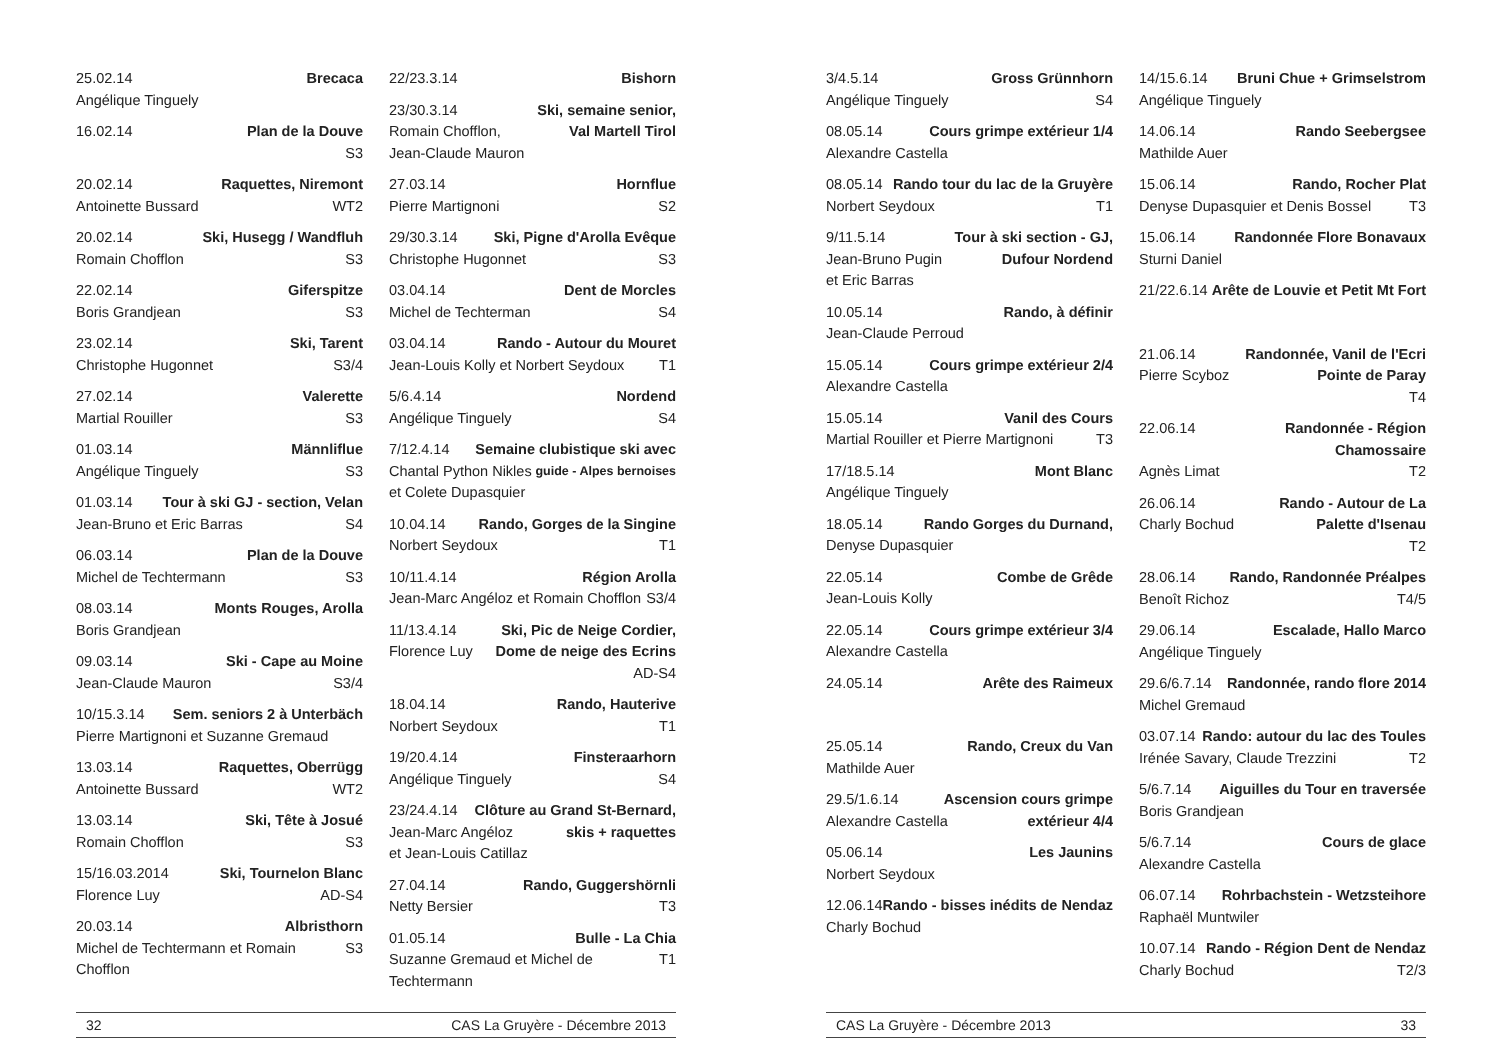25.02.14 Brecaca
Angélique Tinguely
16.02.14 Plan de la Douve
S3
20.02.14 Raquettes, Niremont
Antoinette Bussard WT2
20.02.14 Ski, Husegg / Wandfluh
Romain Chofflon S3
22.02.14 Giferspitze
Boris Grandjean S3
23.02.14 Ski, Tarent
Christophe Hugonnet S3/4
27.02.14 Valerette
Martial Rouiller S3
01.03.14 Männliflue
Angélique Tinguely S3
01.03.14 Tour à ski GJ - section, Velan
Jean-Bruno et Eric Barras S4
06.03.14 Plan de la Douve
Michel de Techtermann S3
08.03.14 Monts Rouges, Arolla
Boris Grandjean
09.03.14 Ski - Cape au Moine
Jean-Claude Mauron S3/4
10/15.3.14 Sem. seniors 2 à Unterbäch
Pierre Martignoni et Suzanne Gremaud
13.03.14 Raquettes, Oberrügg
Antoinette Bussard WT2
13.03.14 Ski, Tête à Josué
Romain Chofflon S3
15/16.03.2014 Ski, Tournelon Blanc
Florence Luy AD-S4
20.03.14 Albristhorn
Michel de Techtermann et Romain Chofflon S3
22/23.3.14 Bishorn
23/30.3.14 Ski, semaine senior,
Romain Chofflon, Val Martell Tirol
Jean-Claude Mauron
27.03.14 Hornflue
Pierre Martignoni S2
29/30.3.14 Ski, Pigne d'Arolla Evêque
Christophe Hugonnet S3
03.04.14 Dent de Morcles
Michel de Techterman S4
03.04.14 Rando - Autour du Mouret
Jean-Louis Kolly et Norbert Seydoux T1
5/6.4.14 Nordend
Angélique Tinguely S4
7/12.4.14 Semaine clubistique ski avec
Chantal Python Nikles guide - Alpes bernoises
et Colete Dupasquier
10.04.14 Rando, Gorges de la Singine
Norbert Seydoux T1
10/11.4.14 Région Arolla
Jean-Marc Angéloz et Romain Chofflon S3/4
11/13.4.14 Ski, Pic de Neige Cordier,
Florence Luy Dome de neige des Ecrins
AD-S4
18.04.14 Rando, Hauterive
Norbert Seydoux T1
19/20.4.14 Finsteraarhorn
Angélique Tinguely S4
23/24.4.14 Clôture au Grand St-Bernard,
Jean-Marc Angéloz skis + raquettes
et Jean-Louis Catillaz
27.04.14 Rando, Guggershörnli
Netty Bersier T3
01.05.14 Bulle - La Chia
Suzanne Gremaud et Michel de Techtermann T1
32 CAS La Gruyère - Décembre 2013
3/4.5.14 Gross Grünnhorn
Angélique Tinguely S4
08.05.14 Cours grimpe extérieur 1/4
Alexandre Castella
08.05.14 Rando tour du lac de la Gruyère
Norbert Seydoux T1
9/11.5.14 Tour à ski section - GJ,
Jean-Bruno Pugin Dufour Nordend
et Eric Barras
10.05.14 Rando, à définir
Jean-Claude Perroud
15.05.14 Cours grimpe extérieur 2/4
Alexandre Castella
15.05.14 Vanil des Cours
Martial Rouiller et Pierre Martignoni T3
17/18.5.14 Mont Blanc
Angélique Tinguely
18.05.14 Rando Gorges du Durnand,
Denyse Dupasquier
22.05.14 Combe de Grêde
Jean-Louis Kolly
22.05.14 Cours grimpe extérieur 3/4
Alexandre Castella
24.05.14 Arête des Raimeux
25.05.14 Rando, Creux du Van
Mathilde Auer
29.5/1.6.14 Ascension cours grimpe
Alexandre Castella extérieur 4/4
05.06.14 Les Jaunins
Norbert Seydoux
12.06.14 Rando - bisses inédits de Nendaz
Charly Bochud
14/15.6.14 Bruni Chue + Grimselstrom
Angélique Tinguely
14.06.14 Rando Seebergsee
Mathilde Auer
15.06.14 Rando, Rocher Plat
Denyse Dupasquier et Denis Bossel T3
15.06.14 Randonnée Flore Bonavaux
Sturni Daniel
21/22.6.14 Arête de Louvie et Petit Mt Fort
21.06.14 Randonnée, Vanil de l'Ecri
Pierre Scyboz Pointe de Paray
T4
22.06.14 Randonnée - Région Chamossaire
Agnès Limat T2
26.06.14 Rando - Autour de La
Charly Bochud Palette d'Isenau
T2
28.06.14 Rando, Randonnée Préalpes
Benoît Richoz T4/5
29.06.14 Escalade, Hallo Marco
Angélique Tinguely
29.6/6.7.14 Randonnée, rando flore 2014
Michel Gremaud
03.07.14 Rando: autour du lac des Toules
Irénée Savary, Claude Trezzini T2
5/6.7.14 Aiguilles du Tour en traversée
Boris Grandjean
5/6.7.14 Cours de glace
Alexandre Castella
06.07.14 Rohrbachstein - Wetzsteihore
Raphaël Muntwiler
10.07.14 Rando - Région Dent de Nendaz
Charly Bochud T2/3
CAS La Gruyère - Décembre 2013 33